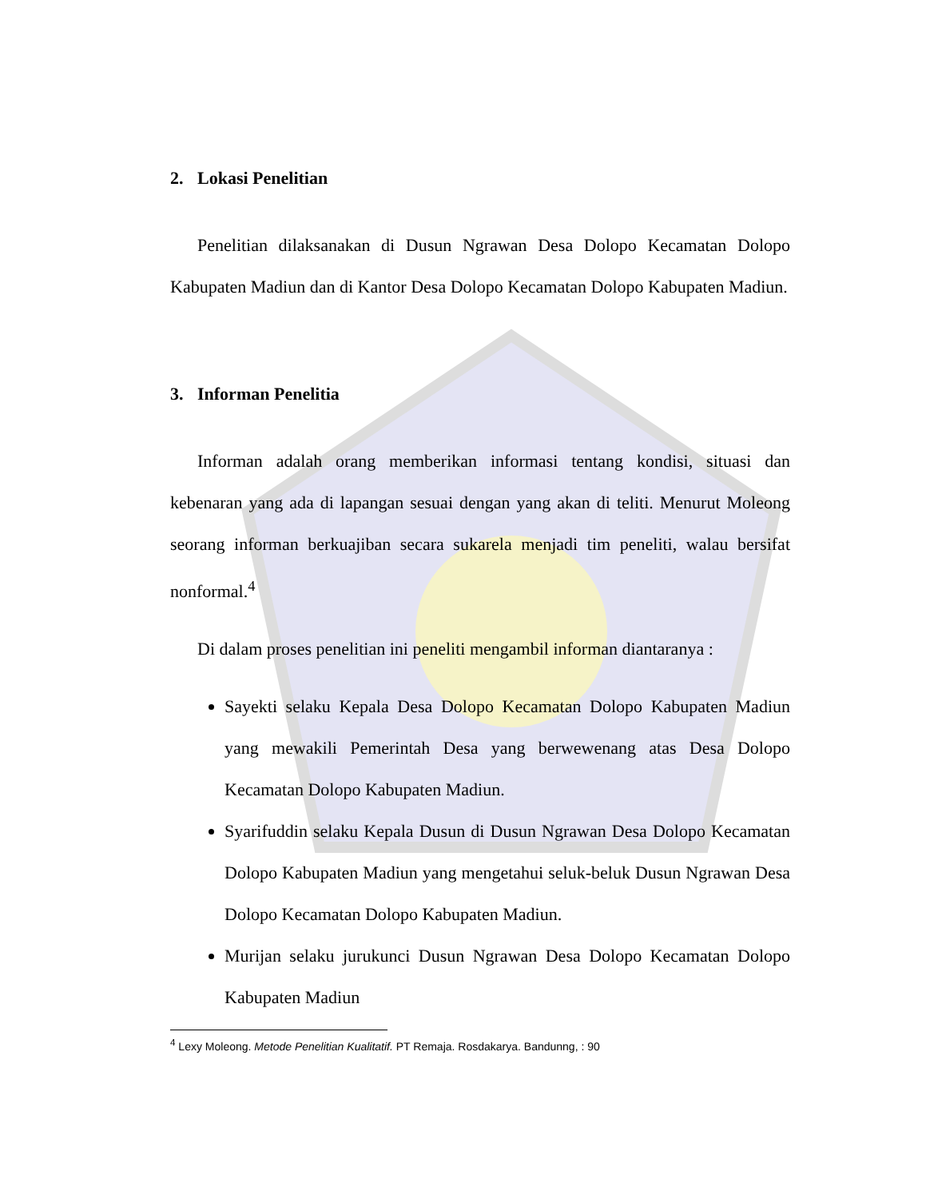2. Lokasi Penelitian
Penelitian dilaksanakan di Dusun Ngrawan Desa Dolopo Kecamatan Dolopo Kabupaten Madiun dan di Kantor Desa Dolopo Kecamatan Dolopo Kabupaten Madiun.
3. Informan Penelitia
Informan adalah orang memberikan informasi tentang kondisi, situasi dan kebenaran yang ada di lapangan sesuai dengan yang akan di teliti. Menurut Moleong seorang informan berkuajiban secara sukarela menjadi tim peneliti, walau bersifat nonformal.<sup>4</sup>
Di dalam proses penelitian ini peneliti mengambil informan diantaranya :
Sayekti selaku Kepala Desa Dolopo Kecamatan Dolopo Kabupaten Madiun yang mewakili Pemerintah Desa yang berwewenang atas Desa Dolopo Kecamatan Dolopo Kabupaten Madiun.
Syarifuddin selaku Kepala Dusun di Dusun Ngrawan Desa Dolopo Kecamatan Dolopo Kabupaten Madiun yang mengetahui seluk-beluk Dusun Ngrawan Desa Dolopo Kecamatan Dolopo Kabupaten Madiun.
Murijan selaku jurukunci Dusun Ngrawan Desa Dolopo Kecamatan Dolopo Kabupaten Madiun
<sup>4</sup> Lexy Moleong. Metode Penelitian Kualitatif. PT Remaja. Rosdakarya. Bandunng, : 90